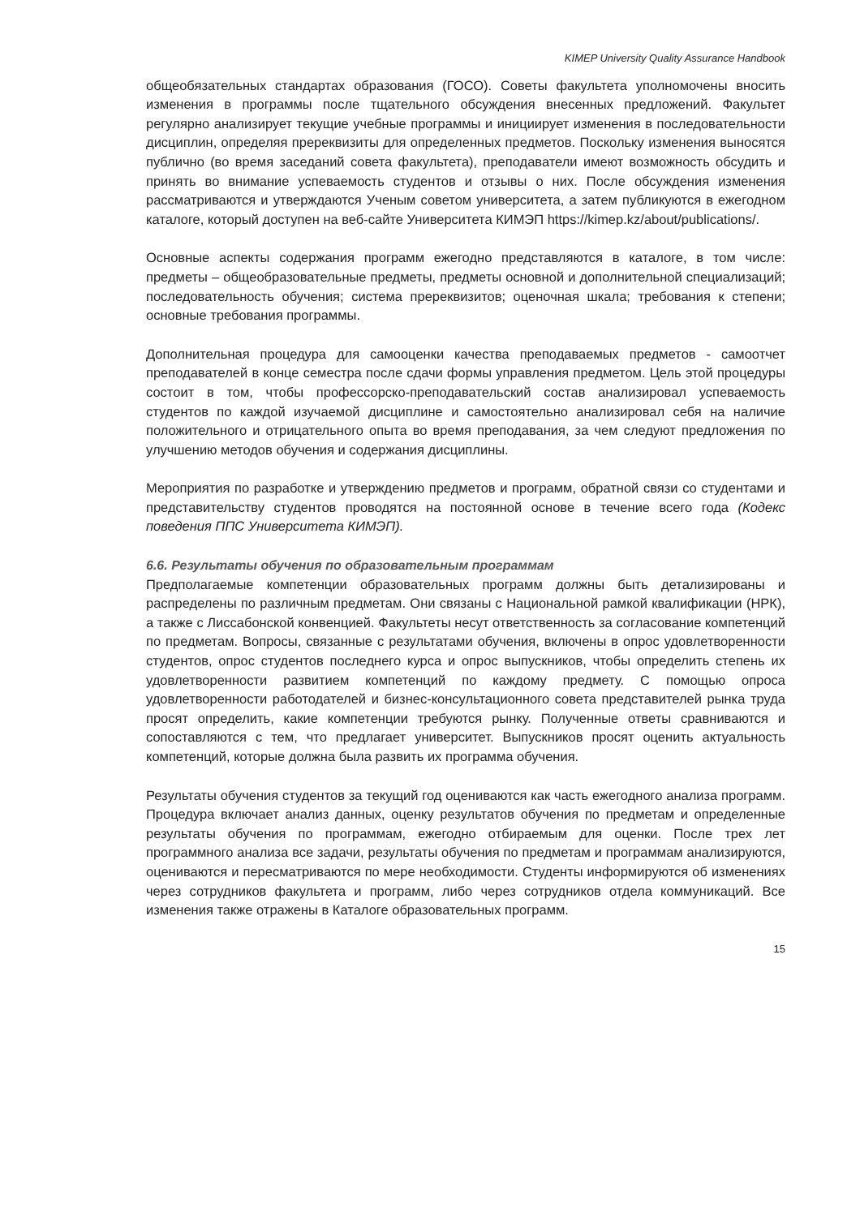KIMEP University Quality Assurance Handbook
общеобязательных стандартах образования (ГОСО). Советы факультета уполномочены вносить изменения в программы после тщательного обсуждения внесенных предложений. Факультет регулярно анализирует текущие учебные программы и инициирует изменения в последовательности дисциплин, определяя пререквизиты для определенных предметов. Поскольку изменения выносятся публично (во время заседаний совета факультета), преподаватели имеют возможность обсудить и принять во внимание успеваемость студентов и отзывы о них. После обсуждения изменения рассматриваются и утверждаются Ученым советом университета, а затем публикуются в ежегодном каталоге, который доступен на веб-сайте Университета КИМЭП https://kimep.kz/about/publications/.
Основные аспекты содержания программ ежегодно представляются в каталоге, в том числе: предметы – общеобразовательные предметы, предметы основной и дополнительной специализаций; последовательность обучения; система пререквизитов; оценочная шкала; требования к степени; основные требования программы.
Дополнительная процедура для самооценки качества преподаваемых предметов - самоотчет преподавателей в конце семестра после сдачи формы управления предметом. Цель этой процедуры состоит в том, чтобы профессорско-преподавательский состав анализировал успеваемость студентов по каждой изучаемой дисциплине и самостоятельно анализировал себя на наличие положительного и отрицательного опыта во время преподавания, за чем следуют предложения по улучшению методов обучения и содержания дисциплины.
Мероприятия по разработке и утверждению предметов и программ, обратной связи со студентами и представительству студентов проводятся на постоянной основе в течение всего года (Кодекс поведения ППС Университета КИМЭП).
6.6. Результаты обучения по образовательным программам
Предполагаемые компетенции образовательных программ должны быть детализированы и распределены по различным предметам. Они связаны с Национальной рамкой квалификации (НРК), а также с Лиссабонской конвенцией. Факультеты несут ответственность за согласование компетенций по предметам. Вопросы, связанные с результатами обучения, включены в опрос удовлетворенности студентов, опрос студентов последнего курса и опрос выпускников, чтобы определить степень их удовлетворенности развитием компетенций по каждому предмету. С помощью опроса удовлетворенности работодателей и бизнес-консультационного совета представителей рынка труда просят определить, какие компетенции требуются рынку. Полученные ответы сравниваются и сопоставляются с тем, что предлагает университет. Выпускников просят оценить актуальность компетенций, которые должна была развить их программа обучения.
Результаты обучения студентов за текущий год оцениваются как часть ежегодного анализа программ. Процедура включает анализ данных, оценку результатов обучения по предметам и определенные результаты обучения по программам, ежегодно отбираемым для оценки. После трех лет программного анализа все задачи, результаты обучения по предметам и программам анализируются, оцениваются и пересматриваются по мере необходимости. Студенты информируются об изменениях через сотрудников факультета и программ, либо через сотрудников отдела коммуникаций. Все изменения также отражены в Каталоге образовательных программ.
15